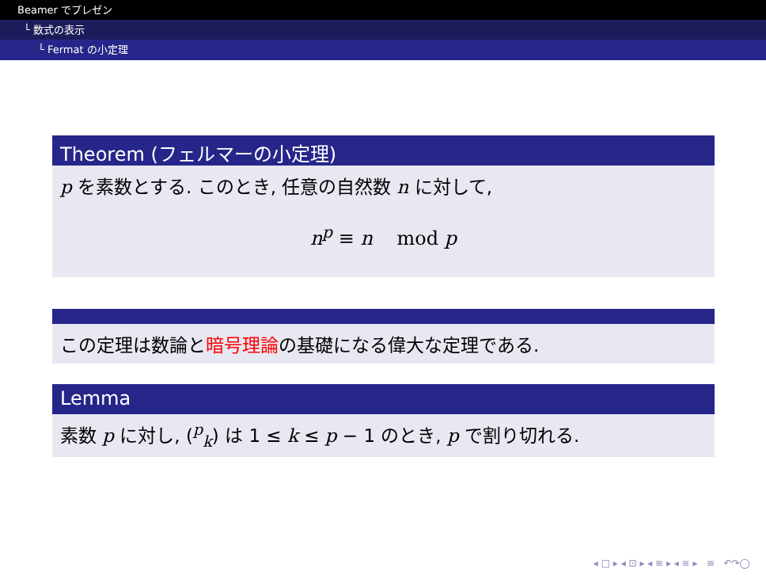Beamer でプレゼン
└ 数式の表示
└ Fermat の小定理
Theorem (フェルマーの小定理)
p を素数とする. このとき, 任意の自然数 n に対して,
n<sup>p</sup> ≡ n mod p
この定理は数論と暗号理論の基礎になる偉大な定理である.
Lemma
素数 p に対し, (<sup>p</sup><sub>k</sub>) は 1 ≤ k ≤ p − 1 のとき, p で割り切れる.
◂ □ ▸ ◂ ⊡ ▸ ◂ ≡ ▸ ◂ ≡ ▸ ≡ ↶↷◯